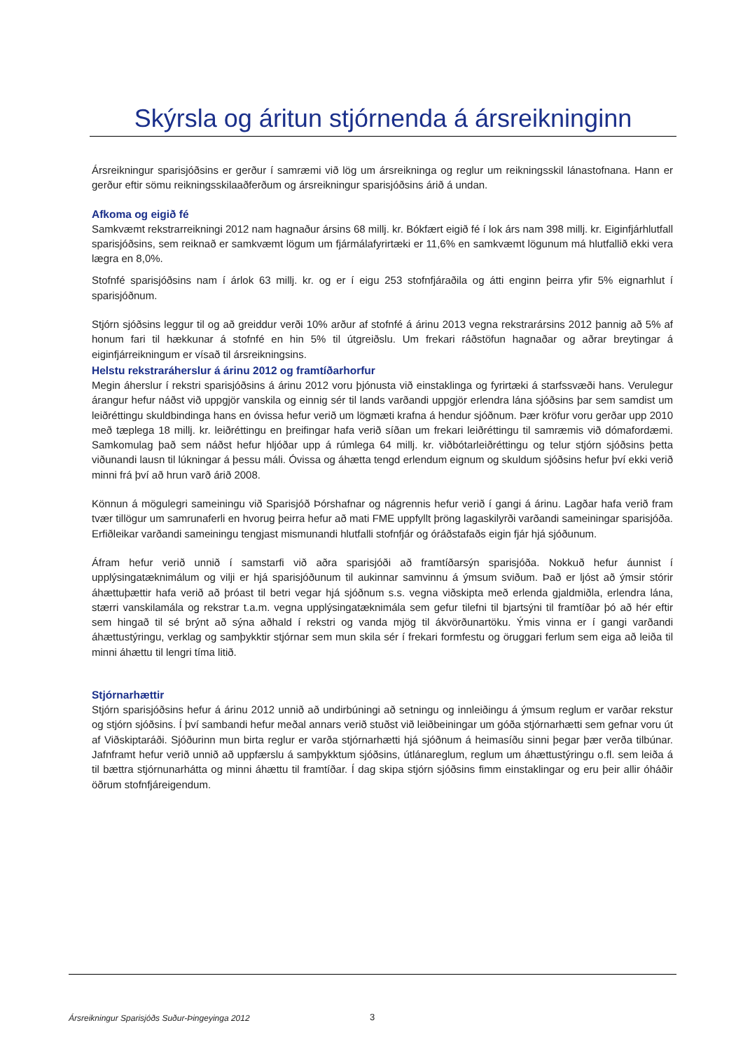Skýrsla og áritun stjórnenda á ársreikninginn
Ársreikningur sparisjóðsins er gerður í samræmi við lög um ársreikninga og reglur um reikningsskil lánastofnana. Hann er gerður eftir sömu reikningsskilaaðferðum og ársreikningur sparisjóðsins árið á undan.
Afkoma og eigið fé
Samkvæmt rekstrarreikningi 2012 nam hagnaður ársins 68 millj. kr. Bókfært eigið fé í lok árs nam 398 millj. kr. Eiginfjárhlutfall sparisjóðsins, sem reiknað er samkvæmt lögum um fjármálafyrirtæki er 11,6% en samkvæmt lögunum má hlutfallið ekki vera lægra en 8,0%.
Stofnfé sparisjóðsins nam í árlok 63 millj. kr. og er í eigu 253 stofnfjáraðila og átti enginn þeirra yfir 5% eignarhlut í sparisjóðnum.
Stjórn sjóðsins leggur til og að greiddur verði 10% arður af stofnfé á árinu 2013 vegna rekstrarársins 2012 þannig að 5% af honum fari til hækkunar á stofnfé en hin 5% til útgreiðslu. Um frekari ráðstöfun hagnaðar og aðrar breytingar á eiginfjárreikningum er vísað til ársreikningsins.
Helstu rekstraráherslur á árinu 2012 og framtíðarhorfur
Megin áherslur í rekstri sparisjóðsins á árinu 2012 voru þjónusta við einstaklinga og fyrirtæki á starfssvæði hans. Verulegur árangur hefur náðst við uppgjör vanskila og einnig sér til lands varðandi uppgjör erlendra lána sjóðsins þar sem samdist um leiðréttingu skuldbindinga hans en óvissa hefur verið um lögmæti krafna á hendur sjóðnum. Þær kröfur voru gerðar upp 2010 með tæplega 18 millj. kr. leiðréttingu en þreifingar hafa verið síðan um frekari leiðréttingu til samræmis við dómafordæmi. Samkomulag það sem náðst hefur hljóðar upp á rúmlega 64 millj. kr. viðbótarleiðréttingu og telur stjórn sjóðsins þetta viðunandi lausn til lúkningar á þessu máli. Óvissa og áhætta tengd erlendum eignum og skuldum sjóðsins hefur því ekki verið minni frá því að hrun varð árið 2008.
Könnun á mögulegri sameiningu við Sparisjóð Þórshafnar og nágrennis hefur verið í gangi á árinu. Lagðar hafa verið fram tvær tillögur um samrunaferli en hvorug þeirra hefur að mati FME uppfyllt þröng lagaskilyrði varðandi sameiningar sparisjóða. Erfiðleikar varðandi sameiningu tengjast mismunandi hlutfalli stofnfjár og óráðstafaðs eigin fjár hjá sjóðunum.
Áfram hefur verið unnið í samstarfi við aðra sparisjóði að framtíðarsýn sparisjóða. Nokkuð hefur áunnist í upplýsingatæknimálum og vilji er hjá sparisjóðunum til aukinnar samvinnu á ýmsum sviðum. Það er ljóst að ýmsir stórir áhættuþættir hafa verið að þróast til betri vegar hjá sjóðnum s.s. vegna viðskipta með erlenda gjaldmiðla, erlendra lána, stærri vanskilamála og rekstrar t.a.m. vegna upplýsingatæknimála sem gefur tilefni til bjartsýni til framtíðar þó að hér eftir sem hingað til sé brýnt að sýna aðhald í rekstri og vanda mjög til ákvörðunartöku. Ýmis vinna er í gangi varðandi áhættustýringu, verklag og samþykktir stjórnar sem mun skila sér í frekari formfestu og öruggari ferlum sem eiga að leiða til minni áhættu til lengri tíma litið.
Stjórnarhættir
Stjórn sparisjóðsins hefur á árinu 2012 unnið að undirbúningi að setningu og innleiðingu á ýmsum reglum er varðar rekstur og stjórn sjóðsins. Í því sambandi hefur meðal annars verið stuðst við leiðbeiningar um góða stjórnarhætti sem gefnar voru út af Viðskiptaráði. Sjóðurinn mun birta reglur er varða stjórnarhætti hjá sjóðnum á heimasíðu sinni þegar þær verða tilbúnar. Jafnframt hefur verið unnið að uppfærslu á samþykktum sjóðsins, útlánareglum, reglum um áhættustýringu o.fl. sem leiða á til bættra stjórnunarhátta og minni áhættu til framtíðar. Í dag skipa stjórn sjóðsins fimm einstaklingar og eru þeir allir óháðir öðrum stofnfjáreigendum.
Ársreikningur Sparisjóðs Suður-Þingeyinga 2012 3